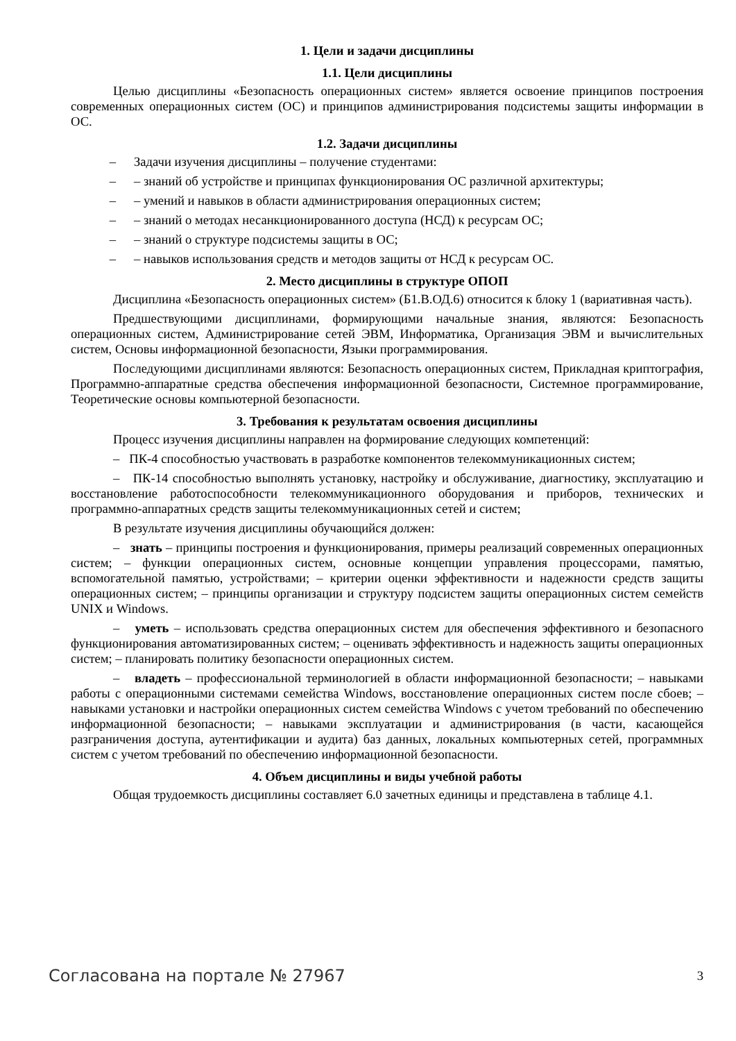1. Цели и задачи дисциплины
1.1. Цели дисциплины
Целью дисциплины «Безопасность операционных систем» является освоение принципов построения современных операционных систем (ОС) и принципов администрирования подсистемы защиты информации в ОС.
1.2. Задачи дисциплины
– Задачи изучения дисциплины – получение студентами:
– – знаний об устройстве и принципах функционирования ОС различной архитектуры;
– – умений и навыков в области администрирования операционных систем;
– – знаний о методах несанкционированного доступа (НСД) к ресурсам ОС;
– – знаний о структуре подсистемы защиты в ОС;
– – навыков использования средств и методов защиты от НСД к ресурсам ОС.
2. Место дисциплины в структуре ОПОП
Дисциплина «Безопасность операционных систем» (Б1.В.ОД.6) относится к блоку 1 (вариативная часть).
Предшествующими дисциплинами, формирующими начальные знания, являются: Безопасность операционных систем, Администрирование сетей ЭВМ, Информатика, Организация ЭВМ и вычислительных систем, Основы информационной безопасности, Языки программирования.
Последующими дисциплинами являются: Безопасность операционных систем, Прикладная криптография, Программно-аппаратные средства обеспечения информационной безопасности, Системное программирование, Теоретические основы компьютерной безопасности.
3. Требования к результатам освоения дисциплины
Процесс изучения дисциплины направлен на формирование следующих компетенций:
– ПК-4 способностью участвовать в разработке компонентов телекоммуникационных систем;
– ПК-14 способностью выполнять установку, настройку и обслуживание, диагностику, эксплуатацию и восстановление работоспособности телекоммуникационного оборудования и приборов, технических и программно-аппаратных средств защиты телекоммуникационных сетей и систем;
В результате изучения дисциплины обучающийся должен:
– знать – принципы построения и функционирования, примеры реализаций современных операционных систем; – функции операционных систем, основные концепции управления процессорами, памятью, вспомогательной памятью, устройствами; – критерии оценки эффективности и надежности средств защиты операционных систем; – принципы организации и структуру подсистем защиты операционных систем семейств UNIX и Windows.
– уметь – использовать средства операционных систем для обеспечения эффективного и безопасного функционирования автоматизированных систем; – оценивать эффективность и надежность защиты операционных систем; – планировать политику безопасности операционных систем.
– владеть – профессиональной терминологией в области информационной безопасности; – навыками работы с операционными системами семейства Windows, восстановление операционных систем после сбоев; – навыками установки и настройки операционных систем семейства Windows с учетом требований по обеспечению информационной безопасности; – навыками эксплуатации и администрирования (в части, касающейся разграничения доступа, аутентификации и аудита) баз данных, локальных компьютерных сетей, программных систем с учетом требований по обеспечению информационной безопасности.
4. Объем дисциплины и виды учебной работы
Общая трудоемкость дисциплины составляет 6.0 зачетных единицы и представлена в таблице 4.1.
Согласована на портале № 27967 3